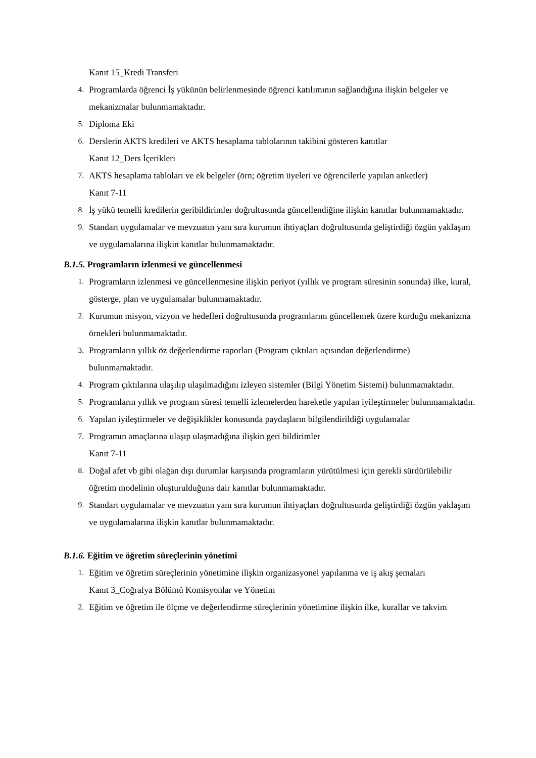Kanıt 15_Kredi Transferi
4. Programlarda öğrenci İş yükünün belirlenmesinde öğrenci katılımının sağlandığına ilişkin belgeler ve mekanizmalar bulunmamaktadır.
5. Diploma Eki
6. Derslerin AKTS kredileri ve AKTS hesaplama tablolarının takibini gösteren kanıtlar
Kanıt 12_Ders İçerikleri
7. AKTS hesaplama tabloları ve ek belgeler (örn; öğretim üyeleri ve öğrencilerle yapılan anketler)
Kanıt 7-11
8. İş yükü temelli kredilerin geribildirimler doğrultusunda güncellendiğine ilişkin kanıtlar bulunmamaktadır.
9. Standart uygulamalar ve mevzuatın yanı sıra kurumun ihtiyaçları doğrultusunda geliştirdiği özgün yaklaşım ve uygulamalarına ilişkin kanıtlar bulunmamaktadır.
B.1.5. Programların izlenmesi ve güncellenmesi
1. Programların izlenmesi ve güncellenmesine ilişkin periyot (yıllık ve program süresinin sonunda) ilke, kural, gösterge, plan ve uygulamalar bulunmamaktadır.
2. Kurumun misyon, vizyon ve hedefleri doğrultusunda programlarını güncellemek üzere kurduğu mekanizma örnekleri bulunmamaktadır.
3. Programların yıllık öz değerlendirme raporları (Program çıktıları açısından değerlendirme) bulunmamaktadır.
4. Program çıktılarına ulaşılıp ulaşılmadığını izleyen sistemler (Bilgi Yönetim Sistemi) bulunmamaktadır.
5. Programların yıllık ve program süresi temelli izlemelerden hareketle yapılan iyileştirmeler bulunmamaktadır.
6. Yapılan iyileştirmeler ve değişiklikler konusunda paydaşların bilgilendirildiği uygulamalar
7. Programın amaçlarına ulaşıp ulaşmadığına ilişkin geri bildirimler
Kanıt 7-11
8. Doğal afet vb gibi olağan dışı durumlar karşısında programların yürütülmesi için gerekli sürdürülebilir öğretim modelinin oluşturulduğuna dair kanıtlar bulunmamaktadır.
9. Standart uygulamalar ve mevzuatın yanı sıra kurumun ihtiyaçları doğrultusunda geliştirdiği özgün yaklaşım ve uygulamalarına ilişkin kanıtlar bulunmamaktadır.
B.1.6. Eğitim ve öğretim süreçlerinin yönetimi
1. Eğitim ve öğretim süreçlerinin yönetimine ilişkin organizasyonel yapılanma ve iş akış şemaları
Kanıt 3_Coğrafya Bölümü Komisyonlar ve Yönetim
2. Eğitim ve öğretim ile ölçme ve değerlendirme süreçlerinin yönetimine ilişkin ilke, kurallar ve takvim